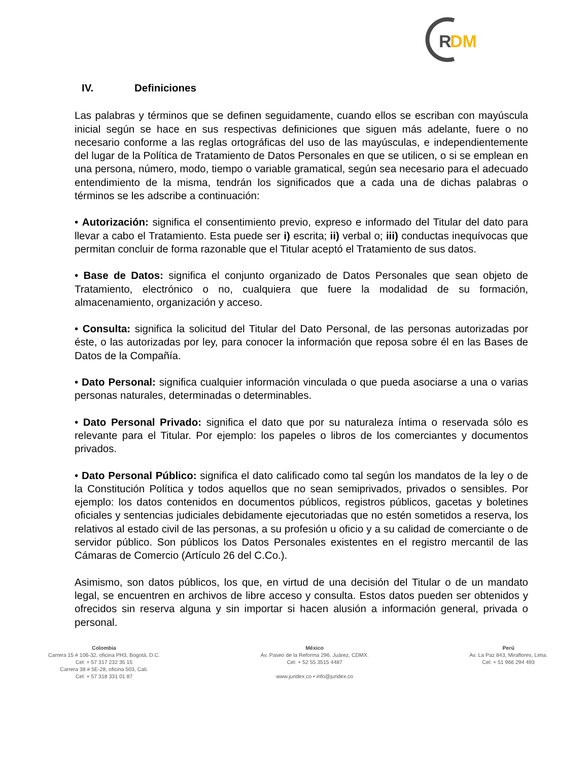R
DM
IV. Definiciones
Las palabras y términos que se definen seguidamente, cuando ellos se escriban con mayúscula inicial según se hace en sus respectivas definiciones que siguen más adelante, fuere o no necesario conforme a las reglas ortográficas del uso de las mayúsculas, e independientemente del lugar de la Política de Tratamiento de Datos Personales en que se utilicen, o si se emplean en una persona, número, modo, tiempo o variable gramatical, según sea necesario para el adecuado entendimiento de la misma, tendrán los significados que a cada una de dichas palabras o términos se les adscribe a continuación:
• Autorización: significa el consentimiento previo, expreso e informado del Titular del dato para llevar a cabo el Tratamiento. Esta puede ser i) escrita; ii) verbal o; iii) conductas inequívocas que permitan concluir de forma razonable que el Titular aceptó el Tratamiento de sus datos.
• Base de Datos: significa el conjunto organizado de Datos Personales que sean objeto de Tratamiento, electrónico o no, cualquiera que fuere la modalidad de su formación, almacenamiento, organización y acceso.
• Consulta: significa la solicitud del Titular del Dato Personal, de las personas autorizadas por éste, o las autorizadas por ley, para conocer la información que reposa sobre él en las Bases de Datos de la Compañía.
• Dato Personal: significa cualquier información vinculada o que pueda asociarse a una o varias personas naturales, determinadas o determinables.
• Dato Personal Privado: significa el dato que por su naturaleza íntima o reservada sólo es relevante para el Titular. Por ejemplo: los papeles o libros de los comerciantes y documentos privados.
• Dato Personal Público: significa el dato calificado como tal según los mandatos de la ley o de la Constitución Política y todos aquellos que no sean semiprivados, privados o sensibles. Por ejemplo: los datos contenidos en documentos públicos, registros públicos, gacetas y boletines oficiales y sentencias judiciales debidamente ejecutoriadas que no estén sometidos a reserva, los relativos al estado civil de las personas, a su profesión u oficio y a su calidad de comerciante o de servidor público. Son públicos los Datos Personales existentes en el registro mercantil de las Cámaras de Comercio (Artículo 26 del C.Co.).
Asimismo, son datos públicos, los que, en virtud de una decisión del Titular o de un mandato legal, se encuentren en archivos de libre acceso y consulta. Estos datos pueden ser obtenidos y ofrecidos sin reserva alguna y sin importar si hacen alusión a información general, privada o personal.
Colombia
Carrera 15 # 106-32, oficina PH3, Bogotá, D.C.
Cel: + 57 317 232 35 15
Carrera 38 # 5E-28, oficina 503, Cali.
Cel: + 57 318 331 01 87
México
Av. Paseo de la Reforma 296, Juárez, CDMX.
Cel: + 52 55 3515 4487
www.juridex.co • info@juridex.co
Perú
Av. La Paz 843, Miraflores, Lima.
Cel: + 51 966 294 493